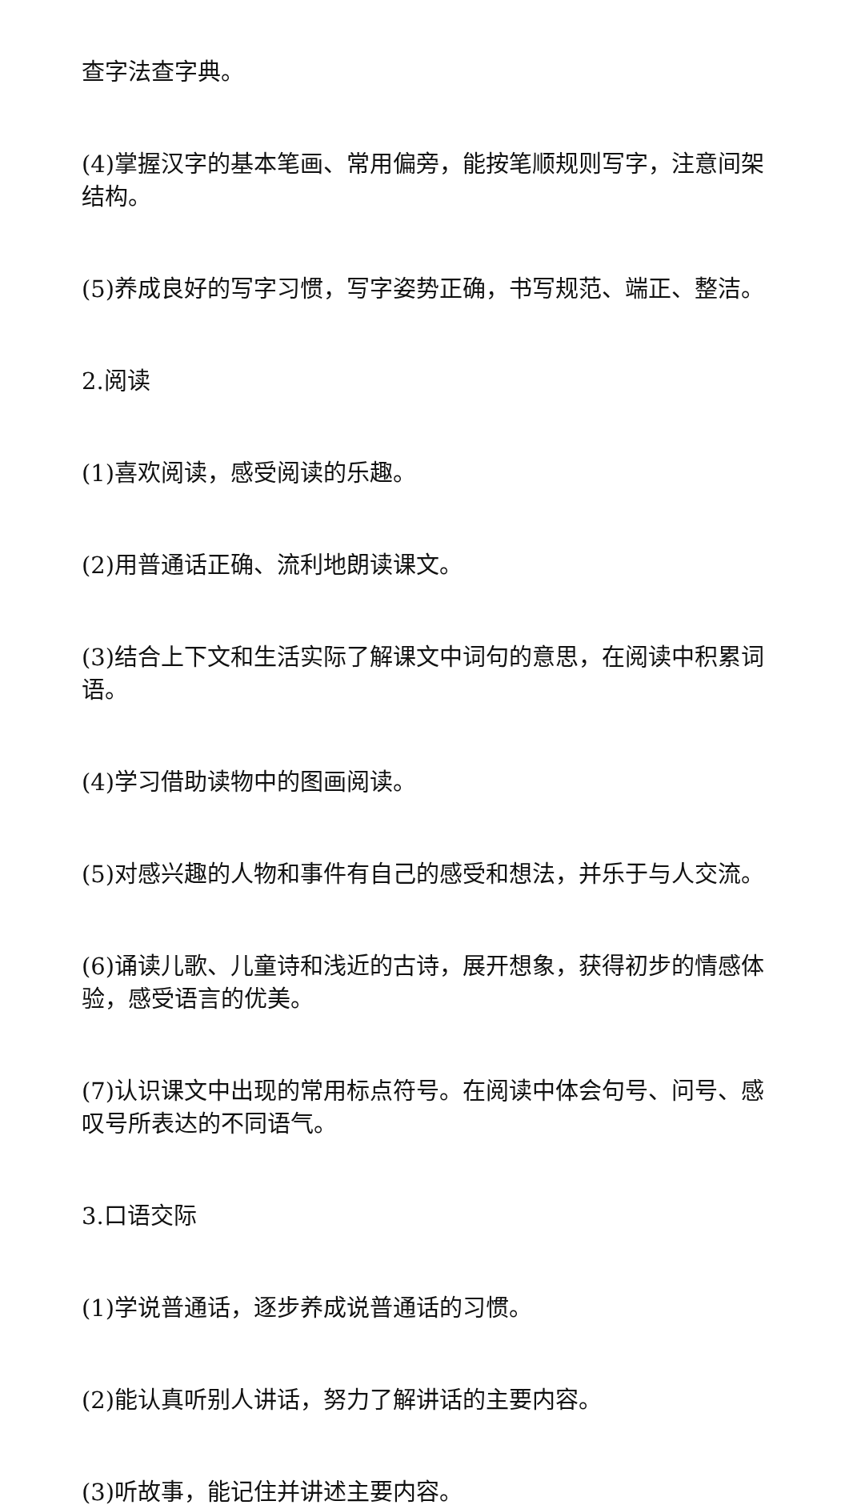查字法查字典。
(4)掌握汉字的基本笔画、常用偏旁，能按笔顺规则写字，注意间架结构。
(5)养成良好的写字习惯，写字姿势正确，书写规范、端正、整洁。
2.阅读
(1)喜欢阅读，感受阅读的乐趣。
(2)用普通话正确、流利地朗读课文。
(3)结合上下文和生活实际了解课文中词句的意思，在阅读中积累词语。
(4)学习借助读物中的图画阅读。
(5)对感兴趣的人物和事件有自己的感受和想法，并乐于与人交流。
(6)诵读儿歌、儿童诗和浅近的古诗，展开想象，获得初步的情感体验，感受语言的优美。
(7)认识课文中出现的常用标点符号。在阅读中体会句号、问号、感叹号所表达的不同语气。
3.口语交际
(1)学说普通话，逐步养成说普通话的习惯。
(2)能认真听别人讲话，努力了解讲话的主要内容。
(3)听故事，能记住并讲述主要内容。